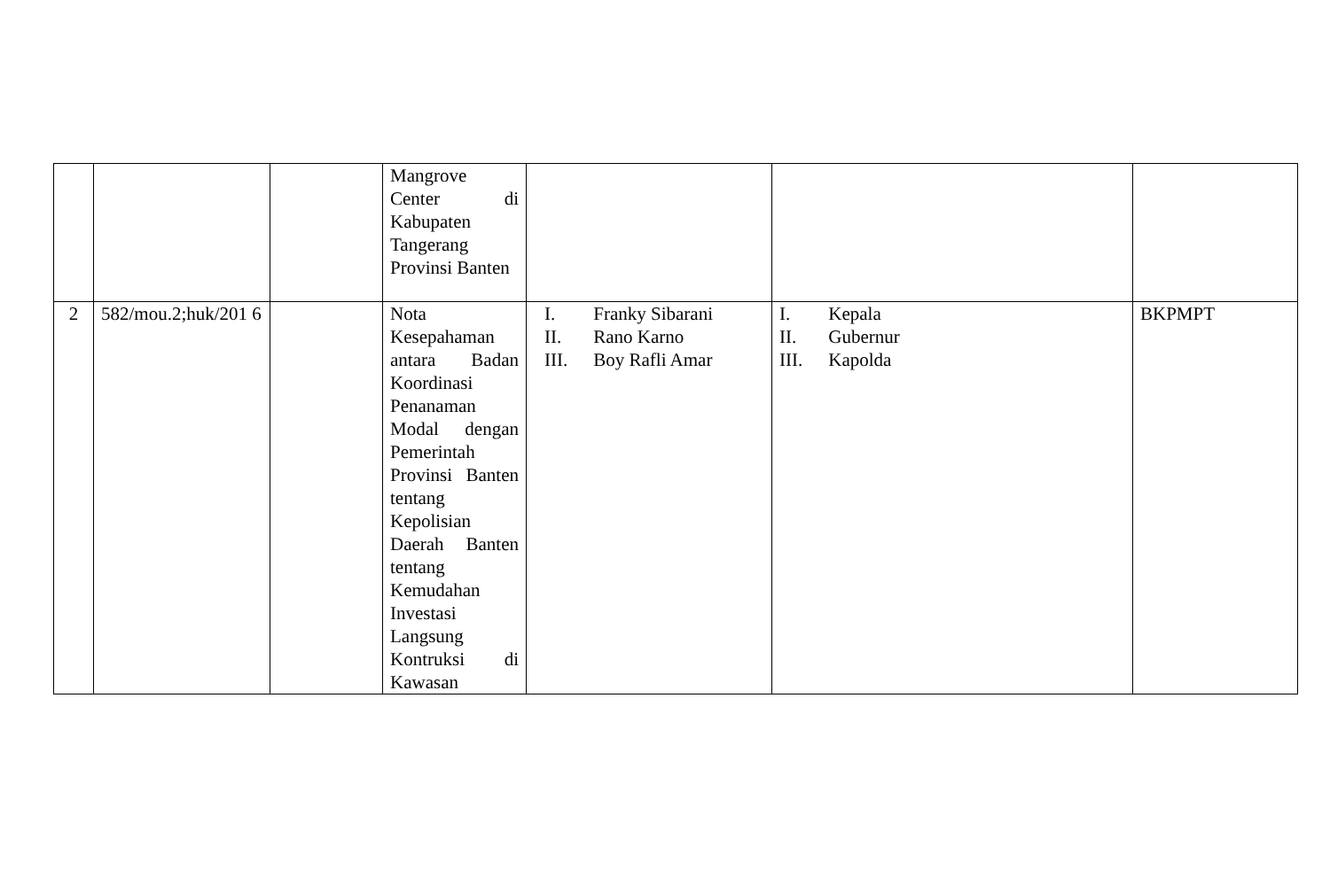| | | | Mangrove Center di Kabupaten Tangerang Provinsi Banten | | | |
| 2 | 582/mou.2;huk/201 6 | | Nota Kesepahaman antara Badan Koordinasi Penanaman Modal dengan Pemerintah Provinsi Banten tentang Kepolisian Daerah Banten tentang Kemudahan Investasi Langsung Kontruksi di Kawasan | I. Franky Sibarani II. Rano Karno III. Boy Rafli Amar | I. Kepala II. Gubernur III. Kapolda | BKPMPT |